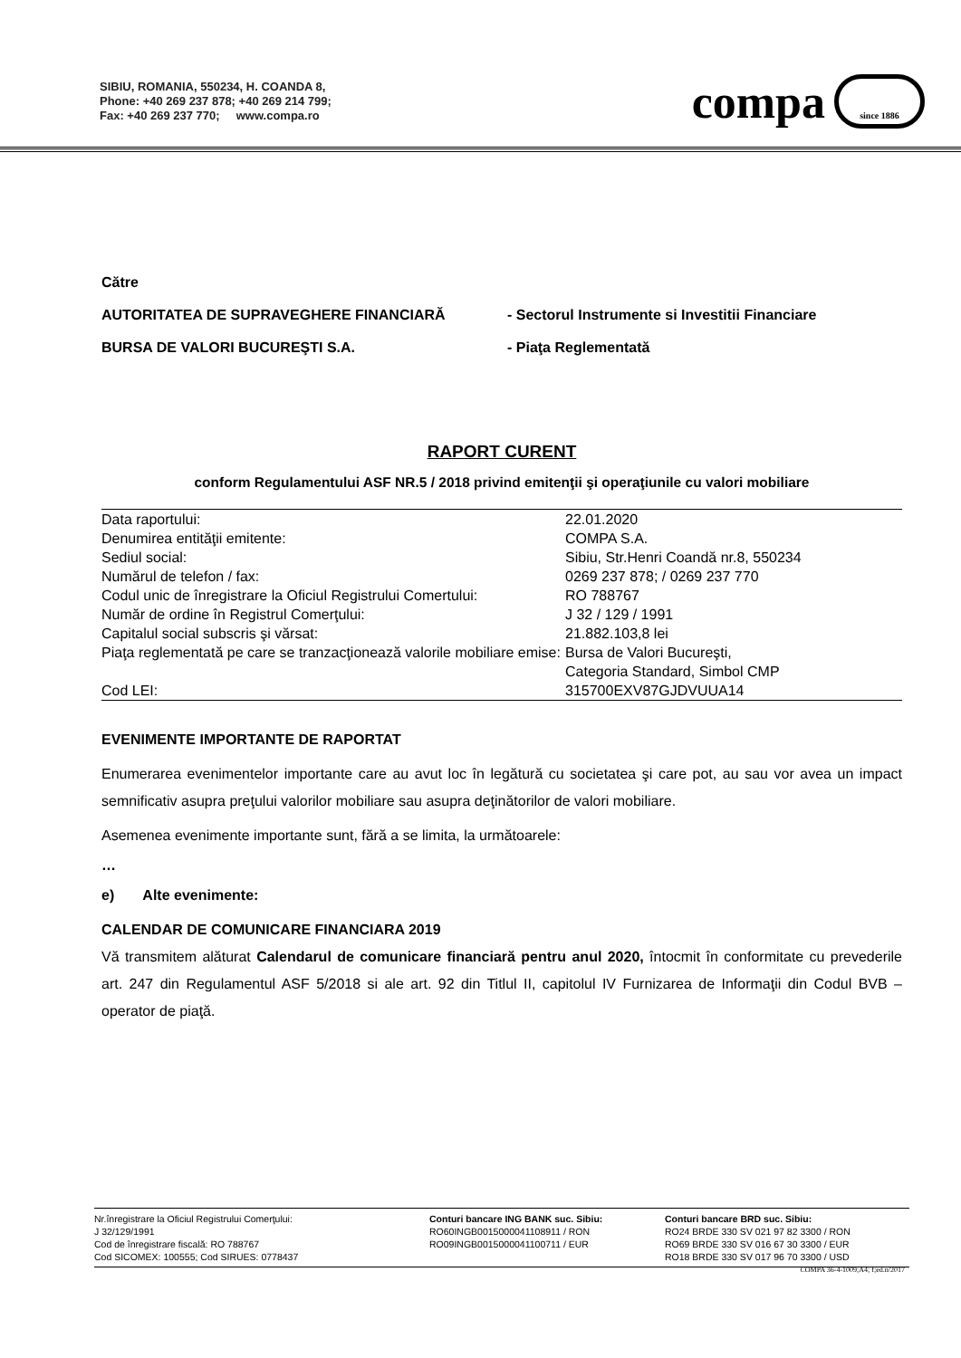SIBIU, ROMANIA, 550234, H. COANDA 8,
Phone: +40 269 237 878; +40 269 214 799;
Fax: +40 269 237 770; www.compa.ro
compa
since 1886
Către
AUTORITATEA DE SUPRAVEGHERE FINANCIARĂ - Sectorul Instrumente si Investitii Financiare
BURSA DE VALORI BUCUREŞTI S.A. - Piaţa Reglementată
RAPORT CURENT
conform Regulamentului ASF NR.5 / 2018 privind emitenţii şi operaţiunile cu valori mobiliare
| Data raportului: | 22.01.2020 |
| Denumirea entităţii emitente: | COMPA S.A. |
| Sediul social: | Sibiu, Str.Henri Coandă nr.8, 550234 |
| Numărul de telefon / fax: | 0269 237 878; / 0269 237 770 |
| Codul unic de înregistrare la Oficiul Registrului Comertului: | RO 788767 |
| Număr de ordine în Registrul Comerţului: | J 32 / 129 / 1991 |
| Capitalul social subscris şi vărsat: | 21.882.103,8 lei |
| Piaţa reglementată pe care se tranzacţionează valorile mobiliare emise: | Bursa de Valori Bucureşti, |
| | Categoria Standard, Simbol CMP |
| Cod LEI: | 315700EXV87GJDVUUA14 |
EVENIMENTE IMPORTANTE DE RAPORTAT
Enumerarea evenimentelor importante care au avut loc în legătură cu societatea şi care pot, au sau vor avea un impact semnificativ asupra preţului valorilor mobiliare sau asupra deţinătorilor de valori mobiliare.
Asemenea evenimente importante sunt, fără a se limita, la următoarele:
…
e) Alte evenimente:
CALENDAR DE COMUNICARE FINANCIARA 2019
Vă transmitem alăturat Calendarul de comunicare financiară pentru anul 2020, întocmit în conformitate cu prevederile art. 247 din Regulamentul ASF 5/2018 si ale art. 92 din Titlul II, capitolul IV Furnizarea de Informaţii din Codul BVB – operator de piaţă.
Nr.înregistrare la Oficiul Registrului Comerţului:
J 32/129/1991
Cod de înregistrare fiscală: RO 788767
Cod SICOMEX: 100555; Cod SIRUES: 0778437
Conturi bancare ING BANK suc. Sibiu:
RO60INGB0015000041108911 / RON
RO09INGB0015000041100711 / EUR
Conturi bancare BRD suc. Sibiu:
RO24 BRDE 330 SV 021 97 82 3300 / RON
RO69 BRDE 330 SV 016 67 30 3300 / EUR
RO18 BRDE 330 SV 017 96 70 3300 / USD
COMPA 36-4-1009;A4; f;ed.n/2017